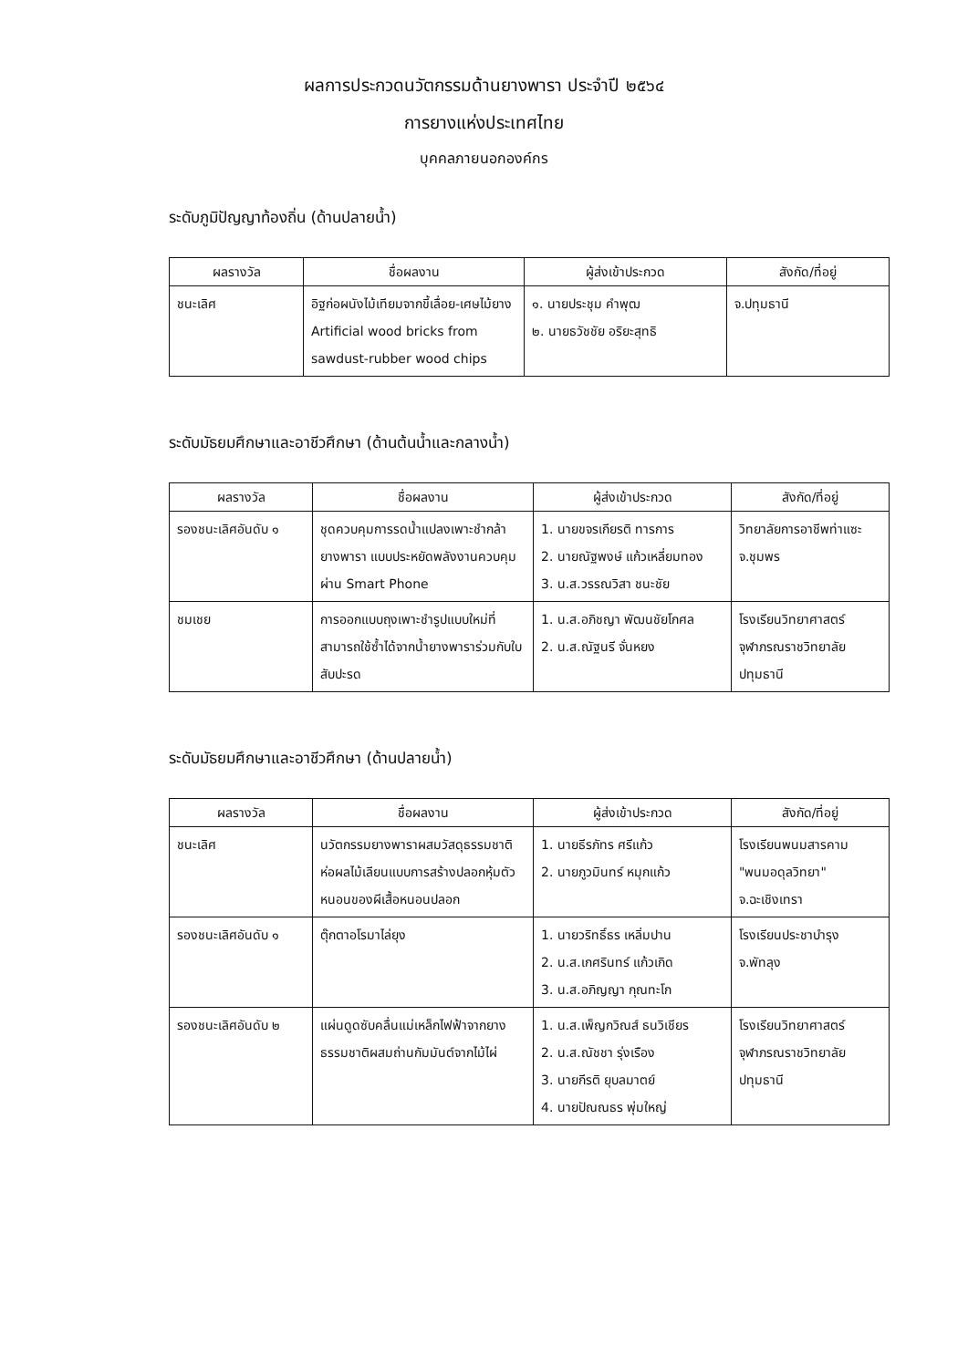ผลการประกวดนวัตกรรมด้านยางพารา ประจำปี ๒๕๖๔
การยางแห่งประเทศไทย
บุคคลภายนอกองค์กร
ระดับภูมิปัญญาท้องถิ่น (ด้านปลายน้ำ)
| ผลรางวัล | ชื่อผลงาน | ผู้ส่งเข้าประกวด | สังกัด/ที่อยู่ |
| --- | --- | --- | --- |
| ชนะเลิศ | อิฐก่อผนังไม้เทียมจากขี้เลื่อย-เศษไม้ยาง Artificial wood bricks from sawdust-rubber wood chips | ๑. นายประชุม คำพุฒ ๒. นายธวัชชัย อริยะสุทธิ | จ.ปทุมธานี |
ระดับมัธยมศึกษาและอาชีวศึกษา (ด้านต้นน้ำและกลางน้ำ)
| ผลรางวัล | ชื่อผลงาน | ผู้ส่งเข้าประกวด | สังกัด/ที่อยู่ |
| --- | --- | --- | --- |
| รองชนะเลิศอันดับ ๑ | ชุดควบคุมการรดน้ำแปลงเพาะชำกล้ายางพารา แบบประหยัดพลังงานควบคุมผ่าน Smart Phone | 1. นายขจรเกียรติ ทารการ 2. นายณัฐพงษ์ แก้วเหลี่ยมทอง 3. น.ส.วรรณวิสา ชนะชัย | วิทยาลัยการอาชีพท่าแซะ จ.ชุมพร |
| ชมเชย | การออกแบบถุงเพาะชำรูปแบบใหม่ที่สามารถใช้ซ้ำได้จากน้ำยางพาราร่วมกับใบสับปะรด | 1. น.ส.อภิชญา พัฒนชัยโกศล 2. น.ส.ณัฐนรี จั่นหยง | โรงเรียนวิทยาศาสตร์ จุฬาภรณราชวิทยาลัย ปทุมธานี |
ระดับมัธยมศึกษาและอาชีวศึกษา (ด้านปลายน้ำ)
| ผลรางวัล | ชื่อผลงาน | ผู้ส่งเข้าประกวด | สังกัด/ที่อยู่ |
| --- | --- | --- | --- |
| ชนะเลิศ | นวัตกรรมยางพาราผสมวัสดุธรรมชาติห่อผลไม้เลียนแบบการสร้างปลอกหุ้มตัวหนอนของผีเสื้อหนอนปลอก | 1. นายธีรภัทร ศรีแก้ว 2. นายภูวมินทร์ หมุกแก้ว | โรงเรียนพนมสารคาม "พนมอดุลวิทยา" จ.ฉะเชิงเทรา |
| รองชนะเลิศอันดับ ๑ | ตุ๊กตาอโรมาไล่ยุง | 1. นายวริทธิ์ธร เหลิ่มปาน 2. น.ส.เกศรินทร์ แก้วเกิด 3. น.ส.อภิญญา กุณทะโก | โรงเรียนประชาบำรุง จ.พัทลุง |
| รองชนะเลิศอันดับ ๒ | แผ่นดูดซับคลื่นแม่เหล็กไฟฟ้าจากยางธรรมชาติผสมถ่านกัมมันต์จากไม้ไผ่ | 1. น.ส.เพ็ญกวิณส์ ธนวิเชียร 2. น.ส.ณัชชา รุ่งเรือง 3. นายกีรติ ยุบลมาตย์ 4. นายปัณณธร พุ่มใหญ่ | โรงเรียนวิทยาศาสตร์ จุฬาภรณราชวิทยาลัย ปทุมธานี |